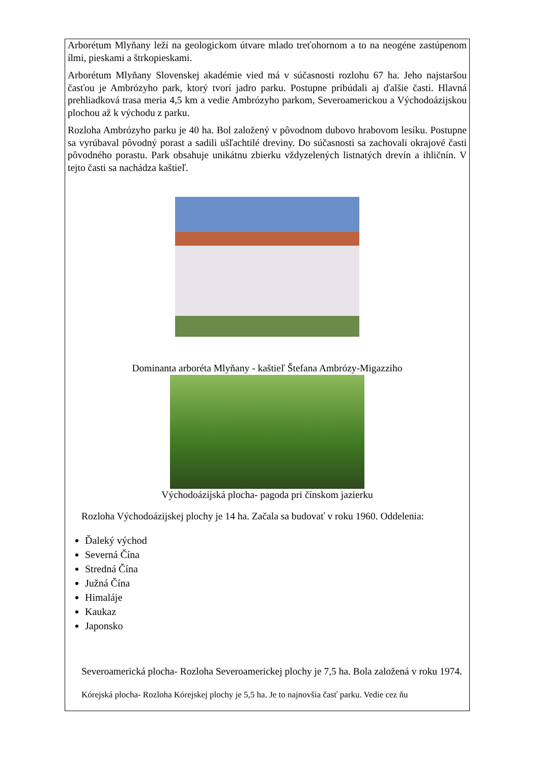Arborétum Mlyňany leží na geologickom útvare mlado treťohornom a to na neogéne zastúpenom ílmi, pieskami a štrkopieskami.
Arborétum Mlyňany Slovenskej akadémie vied má v súčasnosti rozlohu 67 ha. Jeho najstaršou časťou je Ambrózyho park, ktorý tvorí jadro parku. Postupne pribúdali aj ďalšie časti. Hlavná prehliadková trasa meria 4,5 km a vedie Ambrózyho parkom, Severoamerickou a Východoázijskou plochou až k východu z parku.
Rozloha Ambrózyho parku je 40 ha. Bol založený v pôvodnom dubovo hrabovom lesíku. Postupne sa vyrúbaval pôvodný porast a sadili ušľachtilé dreviny. Do súčasnosti sa zachovali okrajové časti pôvodného porastu. Park obsahuje unikátnu zbierku vždyzelených listnatých drevín a ihličnín. V tejto časti sa nachádza kaštieľ.
Dominanta arboréta Mlyňany - kaštieľ Štefana Ambrózy-Migazziho
Východoázijská plocha- pagoda pri čínskom jazierku
Rozloha Východoázijskej plochy je 14 ha. Začala sa budovať v roku 1960. Oddelenia:
Ďaleký východ
Severná Čína
Stredná Čína
Južná Čína
Himaláje
Kaukaz
Japonsko
Severoamerická plocha- Rozloha Severoamerickej plochy je 7,5 ha. Bola založená v roku 1974.
Kórejská plocha- Rozloha Kórejskej plochy je 5,5 ha. Je to najnovšia časť parku. Vedie cez ňu